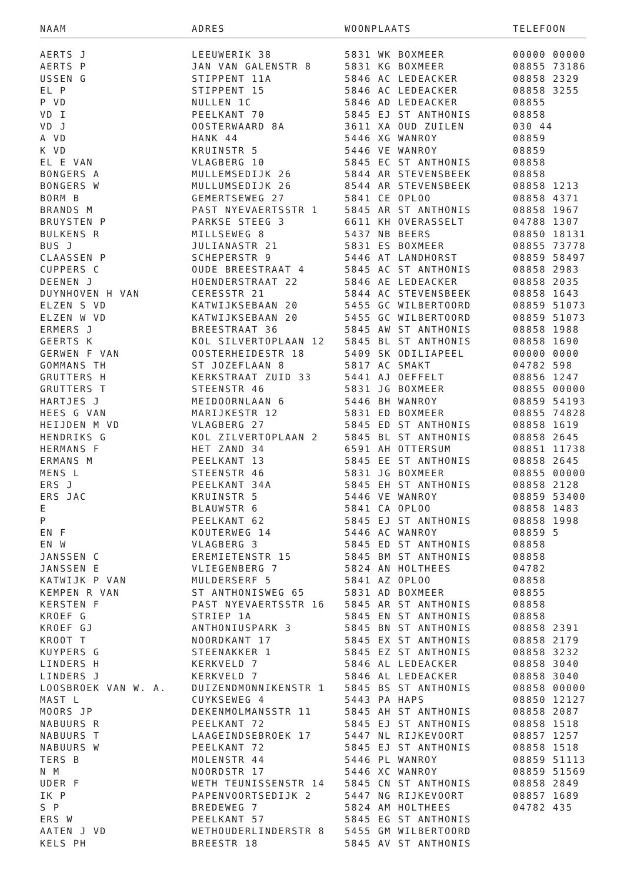| NAAM | ADRES | WOONPLAATS | TELEFOON |
| --- | --- | --- | --- |
| AERTS J | LEEUWERIK 38 | 5831 WK BOXMEER | 00000 00000 |
| AERTS P | JAN VAN GALENSTR 8 | 5831 KG BOXMEER | 08855 73186 |
| USSEN G | STIPPENT 11A | 5846 AC LEDEACKER | 08858 2329 |
| EL P | STIPPENT 15 | 5846 AC LEDEACKER | 08858 3255 |
| P VD | NULLEN 1C | 5846 AD LEDEACKER | 08855 |
| VD I | PEELKANT 70 | 5845 EJ ST ANTHONIS | 08858 |
| VD J | OOSTERWAARD 8A | 3611 XA OUD ZUILEN | 030 44 |
| A VD | HANK 44 | 5446 XG WANROY | 08859 |
| K VD | KRUINSTR 5 | 5446 VE WANROY | 08859 |
| EL E VAN | VLAGBERG 10 | 5845 EC ST ANTHONIS | 08858 |
| BONGERS A | MULLEMSEDIJK 26 | 5844 AR STEVENSBEEK | 08858 |
| BONGERS W | MULLUMSEDIJK 26 | 8544 AR STEVENSBEEK | 08858 1213 |
| BORM B | GEMERTSEWEG 27 | 5841 CE OPLOO | 08858 4371 |
| BRANDS M | PAST NYEVAERTSSTR 1 | 5845 AR ST ANTHONIS | 08858 1967 |
| BRUYSTEN P | PARKSE STEEG 3 | 6611 KH OVERASSELT | 04788 1307 |
| BULKENS R | MILLSEWEG 8 | 5437 NB BEERS | 08850 18131 |
| BUS J | JULIANASTR 21 | 5831 ES BOXMEER | 08855 73778 |
| CLAASSEN P | SCHEPERSTR 9 | 5446 AT LANDHORST | 08859 58497 |
| CUPPERS C | OUDE BREESTRAAT 4 | 5845 AC ST ANTHONIS | 08858 2983 |
| DEENEN J | HOENDERSTRAAT 22 | 5846 AE LEDEACKER | 08858 2035 |
| DUYNHOVEN H VAN | CERESSTR 21 | 5844 AC STEVENSBEEK | 08858 1643 |
| ELZEN S VD | KATWIJKSEBAAN 20 | 5455 GC WILBERTOORD | 08859 51073 |
| ELZEN W VD | KATWIJKSEBAAN 20 | 5455 GC WILBERTOORD | 08859 51073 |
| ERMERS J | BREESTRAAT 36 | 5845 AW ST ANTHONIS | 08858 1988 |
| GEERTS K | KOL SILVERTOPLAAN 12 | 5845 BL ST ANTHONIS | 08858 1690 |
| GERWEN F VAN | OOSTERHEIDESTR 18 | 5409 SK ODILIAPEEL | 00000 0000 |
| GOMMANS TH | ST JOZEFLAAN 8 | 5817 AC SMAKT | 04782 598 |
| GRUTTERS H | KERKSTRAAT ZUID 33 | 5441 AJ OEFFELT | 08856 1247 |
| GRUTTERS T | STEENSTR 46 | 5831 JG BOXMEER | 08855 00000 |
| HARTJES J | MEIDOORNLAAN 6 | 5446 BH WANROY | 08859 54193 |
| HEES G VAN | MARIJKESTR 12 | 5831 ED BOXMEER | 08855 74828 |
| HEIJDEN M VD | VLAGBERG 27 | 5845 ED ST ANTHONIS | 08858 1619 |
| HENDRIKS G | KOL ZILVERTOPLAAN 2 | 5845 BL ST ANTHONIS | 08858 2645 |
| HERMANS F | HET ZAND 34 | 6591 AH OTTERSUM | 08851 11738 |
| ERMANS M | PEELKANT 13 | 5845 EE ST ANTHONIS | 08858 2645 |
| MENS L | STEENSTR 46 | 5831 JG BOXMEER | 08855 00000 |
| ERS J | PEELKANT 34A | 5845 EH ST ANTHONIS | 08858 2128 |
| ERS JAC | KRUINSTR 5 | 5446 VE WANROY | 08859 53400 |
| E | BLAUWSTR 6 | 5841 CA OPLOO | 08858 1483 |
| P | PEELKANT 62 | 5845 EJ ST ANTHONIS | 08858 1998 |
| EN F | KOUTERWEG 14 | 5446 AC WANROY | 08859 5 |
| EN W | VLAGBERG 3 | 5845 ED ST ANTHONIS | 08858 |
| JANSSEN C | EREMIETENSTR 15 | 5845 BM ST ANTHONIS | 08858 |
| JANSSEN E | VLIEGENBERG 7 | 5824 AN HOLTHEES | 04782 |
| KATWIJK P VAN | MULDERSERF 5 | 5841 AZ OPLOO | 08858 |
| KEMPEN R VAN | ST ANTHONISWEG 65 | 5831 AD BOXMEER | 08855 |
| KERSTEN F | PAST NYEVAERTSSTR 16 | 5845 AR ST ANTHONIS | 08858 |
| KROEF G | STRIEP 1A | 5845 EN ST ANTHONIS | 08858 |
| KROEF GJ | ANTHONIUSPARK 3 | 5845 BN ST ANTHONIS | 08858 2391 |
| KROOT T | NOORDKANT 17 | 5845 EX ST ANTHONIS | 08858 2179 |
| KUYPERS G | STEENAKKER 1 | 5845 EZ ST ANTHONIS | 08858 3232 |
| LINDERS H | KERKVELD 7 | 5846 AL LEDEACKER | 08858 3040 |
| LINDERS J | KERKVELD 7 | 5846 AL LEDEACKER | 08858 3040 |
| LOOSBROEK VAN W. A. | DUIZENDMONNIKENSTR 1 | 5845 BS ST ANTHONIS | 08858 00000 |
| MAST L | CUYKSEWEG 4 | 5443 PA HAPS | 08850 12127 |
| MOORS JP | DEKENMOLMANSSTR 11 | 5845 AH ST ANTHONIS | 08858 2087 |
| NABUURS R | PEELKANT 72 | 5845 EJ ST ANTHONIS | 08858 1518 |
| NABUURS T | LAAGEINDSEBROEK 17 | 5447 NL RIJKEVOORT | 08857 1257 |
| NABUURS W | PEELKANT 72 | 5845 EJ ST ANTHONIS | 08858 1518 |
| TERS B | MOLENSTR 44 | 5446 PL WANROY | 08859 51113 |
| N M | NOORDSTR 17 | 5446 XC WANROY | 08859 51569 |
| UDER F | WETH TEUNISSENSTR 14 | 5845 CN ST ANTHONIS | 08858 2849 |
| IK P | PAPENVOORTSEDIJK 2 | 5447 NG RIJKEVOORT | 08857 1689 |
| S P | BREDEWEG 7 | 5824 AM HOLTHEES | 04782 435 |
| ERS W | PEELKANT 57 | 5845 EG ST ANTHONIS | |
| AATEN J VD | WETHOUDERLINDERSTR 8 | 5455 GM WILBERTOORD | |
| KELS PH | BREESTR 18 | 5845 AV ST ANTHONIS | |